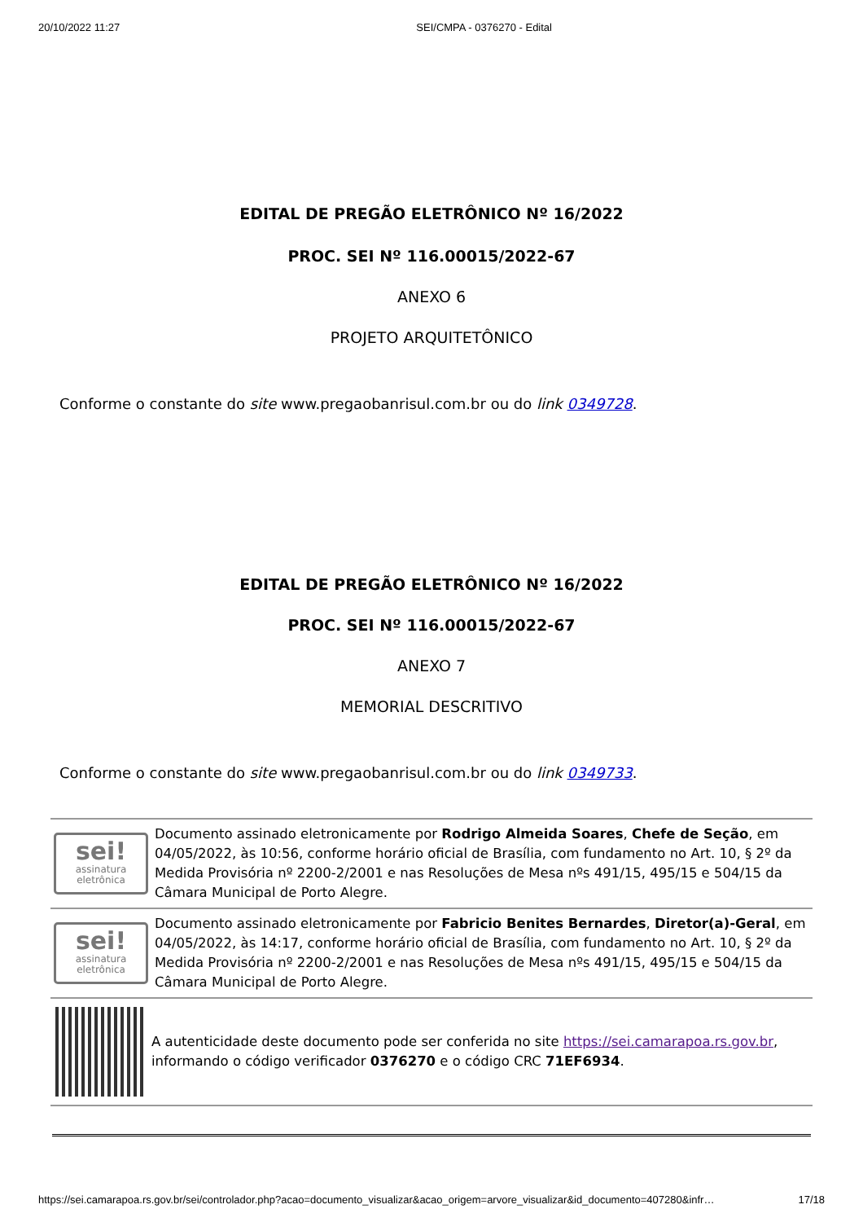20/10/2022 11:27 SEI/CMPA - 0376270 - Edital
EDITAL DE PREGÃO ELETRÔNICO Nº 16/2022
PROC. SEI Nº 116.00015/2022-67
ANEXO 6
PROJETO ARQUITETÔNICO
Conforme o constante do site www.pregaobanrisul.com.br ou do link 0349728.
EDITAL DE PREGÃO ELETRÔNICO Nº 16/2022
PROC. SEI Nº 116.00015/2022-67
ANEXO 7
MEMORIAL DESCRITIVO
Conforme o constante do site www.pregaobanrisul.com.br ou do link 0349733.
sei!
assinatura
eletrônica
Documento assinado eletronicamente por Rodrigo Almeida Soares, Chefe de Seção, em 04/05/2022, às 10:56, conforme horário oficial de Brasília, com fundamento no Art. 10, § 2º da Medida Provisória nº 2200-2/2001 e nas Resoluções de Mesa nºs 491/15, 495/15 e 504/15 da Câmara Municipal de Porto Alegre.
sei!
assinatura
eletrônica
Documento assinado eletronicamente por Fabricio Benites Bernardes, Diretor(a)-Geral, em 04/05/2022, às 14:17, conforme horário oficial de Brasília, com fundamento no Art. 10, § 2º da Medida Provisória nº 2200-2/2001 e nas Resoluções de Mesa nºs 491/15, 495/15 e 504/15 da Câmara Municipal de Porto Alegre.
A autenticidade deste documento pode ser conferida no site https://sei.camarapoa.rs.gov.br, informando o código verificador 0376270 e o código CRC 71EF6934.
https://sei.camarapoa.rs.gov.br/sei/controlador.php?acao=documento_visualizar&acao_origem=arvore_visualizar&id_documento=407280&infr… 17/18